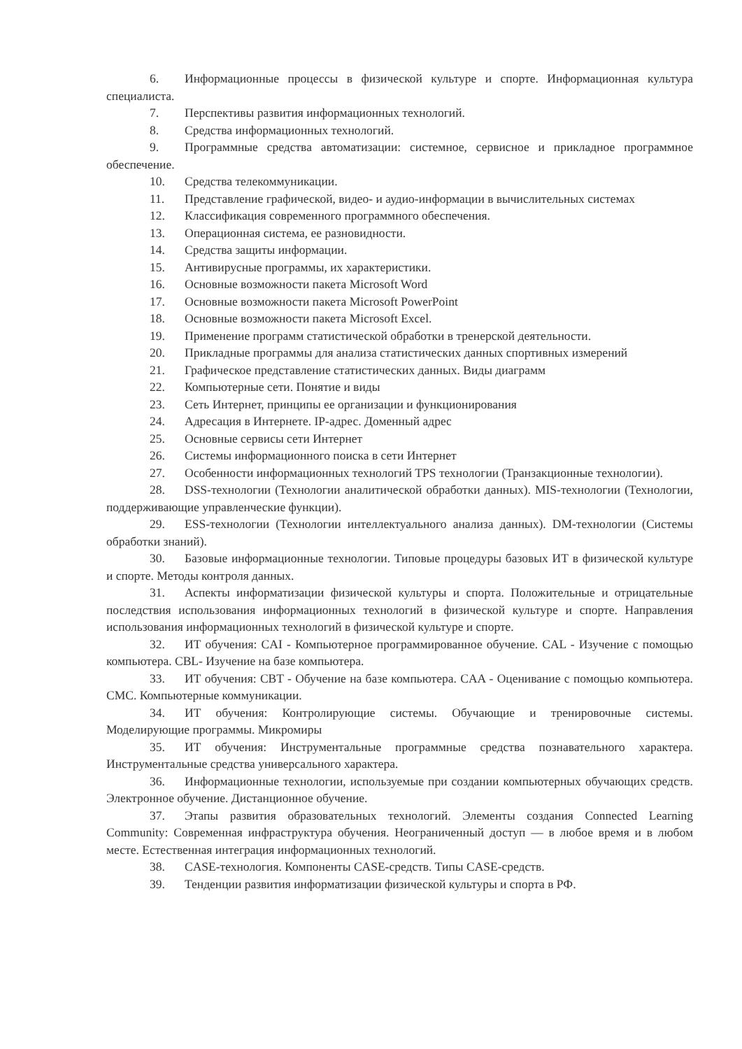6. Информационные процессы в физической культуре и спорте. Информационная культура специалиста.
7. Перспективы развития информационных технологий.
8. Средства информационных технологий.
9. Программные средства автоматизации: системное, сервисное и прикладное программное обеспечение.
10. Средства телекоммуникации.
11. Представление графической, видео- и аудио-информации в вычислительных системах
12. Классификация современного программного обеспечения.
13. Операционная система, ее разновидности.
14. Средства защиты информации.
15. Антивирусные программы, их характеристики.
16. Основные возможности пакета Microsoft Word
17. Основные возможности пакета Microsoft PowerPoint
18. Основные возможности пакета Microsoft Excel.
19. Применение программ статистической обработки в тренерской деятельности.
20. Прикладные программы для анализа статистических данных спортивных измерений
21. Графическое представление статистических данных. Виды диаграмм
22. Компьютерные сети. Понятие и виды
23. Сеть Интернет, принципы ее организации и функционирования
24. Адресация в Интернете. IP-адрес. Доменный адрес
25. Основные сервисы сети Интернет
26. Системы информационного поиска в сети Интернет
27. Особенности информационных технологий TPS технологии (Транзакционные технологии).
28. DSS-технологии (Технологии аналитической обработки данных). MIS-технологии (Технологии, поддерживающие управленческие функции).
29. ESS-технологии (Технологии интеллектуального анализа данных). DM-технологии (Системы обработки знаний).
30. Базовые информационные технологии. Типовые процедуры базовых ИТ в физической культуре и спорте. Методы контроля данных.
31. Аспекты информатизации физической культуры и спорта. Положительные и отрицательные последствия использования информационных технологий в физической культуре и спорте. Направления использования информационных технологий в физической культуре и спорте.
32. ИТ обучения: CAI - Компьютерное программированное обучение. CAL - Изучение с помощью компьютера. CBL- Изучение на базе компьютера.
33. ИТ обучения: CBT - Обучение на базе компьютера. CAA - Оценивание с помощью компьютера. CMC. Компьютерные коммуникации.
34. ИТ обучения: Контролирующие системы. Обучающие и тренировочные системы. Моделирующие программы. Микромиры
35. ИТ обучения: Инструментальные программные средства познавательного характера. Инструментальные средства универсального характера.
36. Информационные технологии, используемые при создании компьютерных обучающих средств. Электронное обучение. Дистанционное обучение.
37. Этапы развития образовательных технологий. Элементы создания Connected Learning Community: Современная инфраструктура обучения. Неограниченный доступ — в любое время и в любом месте. Естественная интеграция информационных технологий.
38. CASE-технология. Компоненты CASE-средств. Типы CASE-средств.
39. Тенденции развития информатизации физической культуры и спорта в РФ.